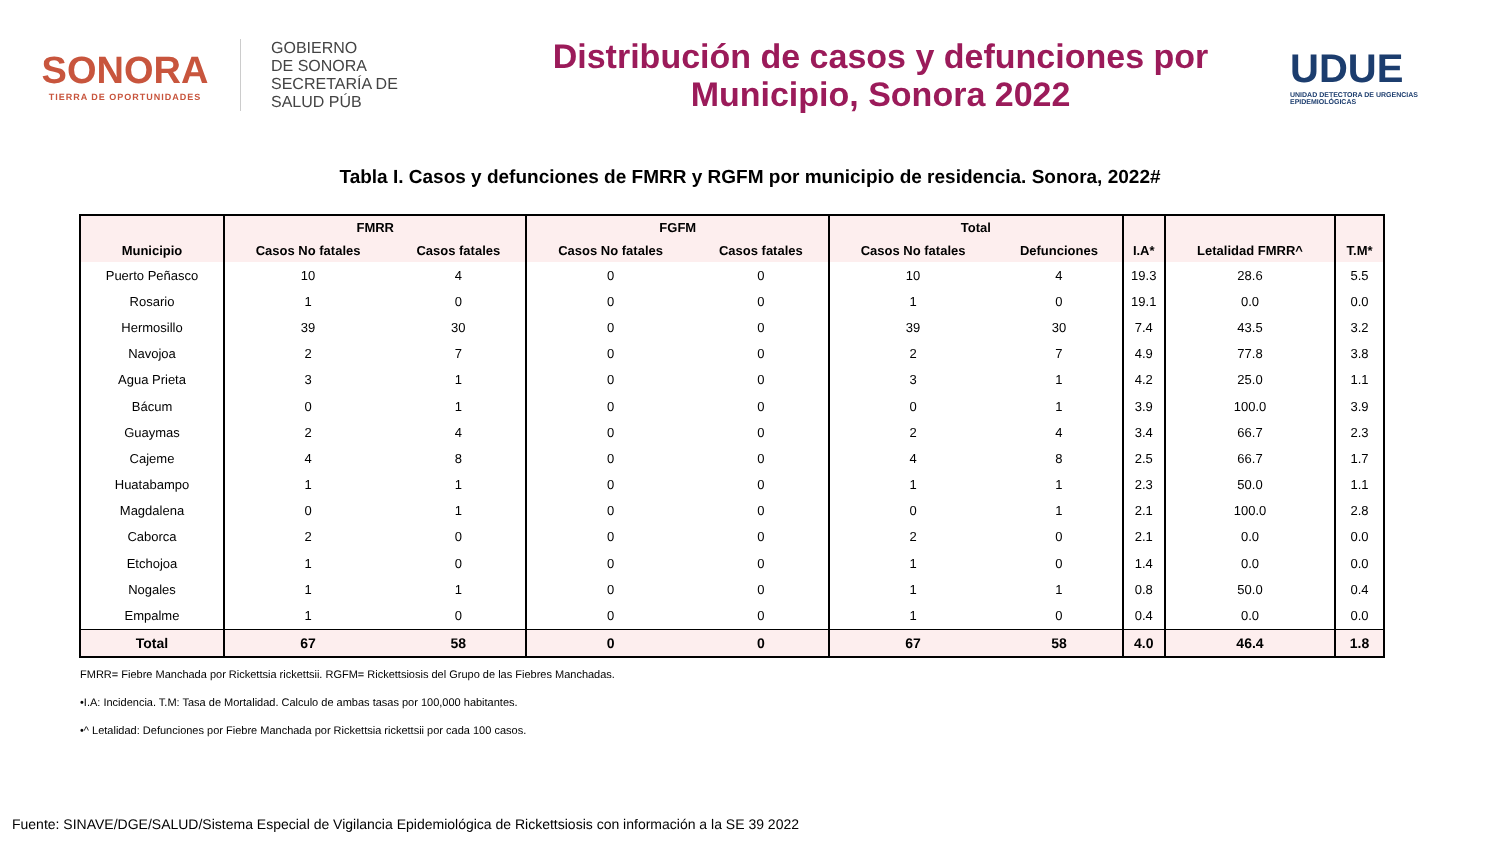SONORA
TIERRA DE OPORTUNIDADES
GOBIERNO
DE SONORA
SECRETARÍA DE
SALUD PÚB
Distribución de casos y defunciones por
Municipio, Sonora 2022
UDUE
UNIDAD DETECTORA DE URGENCIAS EPIDEMIOLÓGICAS
Tabla I. Casos y defunciones de FMRR y RGFM por municipio de residencia. Sonora, 2022#
| Municipio | FMRR | | FGFM | | Total | | I.A* | Letalidad FMRR^ | T.M* |
| --- | --- | --- | --- | --- | --- | --- | --- | --- | --- |
| | Casos No fatales | Casos fatales | Casos No fatales | Casos fatales | Casos No fatales | Defunciones | | | |
| Puerto Peñasco | 10 | 4 | 0 | 0 | 10 | 4 | 19.3 | 28.6 | 5.5 |
| Rosario | 1 | 0 | 0 | 0 | 1 | 0 | 19.1 | 0.0 | 0.0 |
| Hermosillo | 39 | 30 | 0 | 0 | 39 | 30 | 7.4 | 43.5 | 3.2 |
| Navojoa | 2 | 7 | 0 | 0 | 2 | 7 | 4.9 | 77.8 | 3.8 |
| Agua Prieta | 3 | 1 | 0 | 0 | 3 | 1 | 4.2 | 25.0 | 1.1 |
| Bácum | 0 | 1 | 0 | 0 | 0 | 1 | 3.9 | 100.0 | 3.9 |
| Guaymas | 2 | 4 | 0 | 0 | 2 | 4 | 3.4 | 66.7 | 2.3 |
| Cajeme | 4 | 8 | 0 | 0 | 4 | 8 | 2.5 | 66.7 | 1.7 |
| Huatabampo | 1 | 1 | 0 | 0 | 1 | 1 | 2.3 | 50.0 | 1.1 |
| Magdalena | 0 | 1 | 0 | 0 | 0 | 1 | 2.1 | 100.0 | 2.8 |
| Caborca | 2 | 0 | 0 | 0 | 2 | 0 | 2.1 | 0.0 | 0.0 |
| Etchojoa | 1 | 0 | 0 | 0 | 1 | 0 | 1.4 | 0.0 | 0.0 |
| Nogales | 1 | 1 | 0 | 0 | 1 | 1 | 0.8 | 50.0 | 0.4 |
| Empalme | 1 | 0 | 0 | 0 | 1 | 0 | 0.4 | 0.0 | 0.0 |
| Total | 67 | 58 | 0 | 0 | 67 | 58 | 4.0 | 46.4 | 1.8 |
FMRR= Fiebre Manchada por Rickettsia rickettsii. RGFM= Rickettsiosis del Grupo de las Fiebres Manchadas.
•I.A: Incidencia. T.M: Tasa de Mortalidad. Calculo de ambas tasas por 100,000 habitantes.
•^ Letalidad: Defunciones por Fiebre Manchada por Rickettsia rickettsii por cada 100 casos.
Fuente: SINAVE/DGE/SALUD/Sistema Especial de Vigilancia Epidemiológica de Rickettsiosis con información a la SE 39 2022